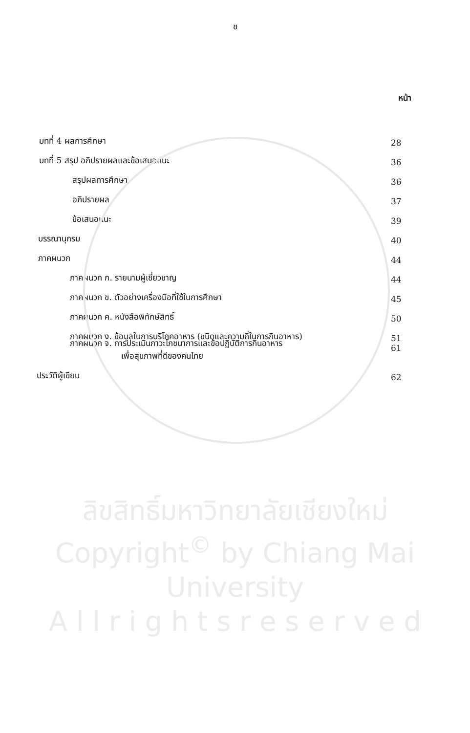ช
หน้า
บทที่ 4 ผลการศึกษา 28
บทที่ 5 สรุป อภิปรายผลและข้อเสนอแนะ 36
สรุปผลการศึกษา 36
อภิปรายผล 37
ข้อเสนอแนะ 39
บรรณานุกรม 40
ภาคผนวก 44
ภาคผนวก ก. รายนามผู้เชี่ยวชาญ 44
ภาคผนวก ข. ตัวอย่างเครื่องมือที่ใช้ในการศึกษา 45
ภาคผนวก ค. หนังสือพิทักษ์สิทธิ์ 50
ภาคผนวก ง. ข้อมูลในการบริโภคอาหาร (ชนิดและความถี่ในการกินอาหาร) 51
ภาคผนวก จ. การประเมินภาวะโภชนาการและข้อปฏิบัติการกินอาหาร
เพื่อสุขภาพที่ดีของคนไทย 61
ประวัติผู้เขียน 62
ลิขสิทธิ์มหาวิทยาลัยเชียงใหม่
Copyright<sup>©</sup> by Chiang Mai University
A l l r i g h t s r e s e r v e d